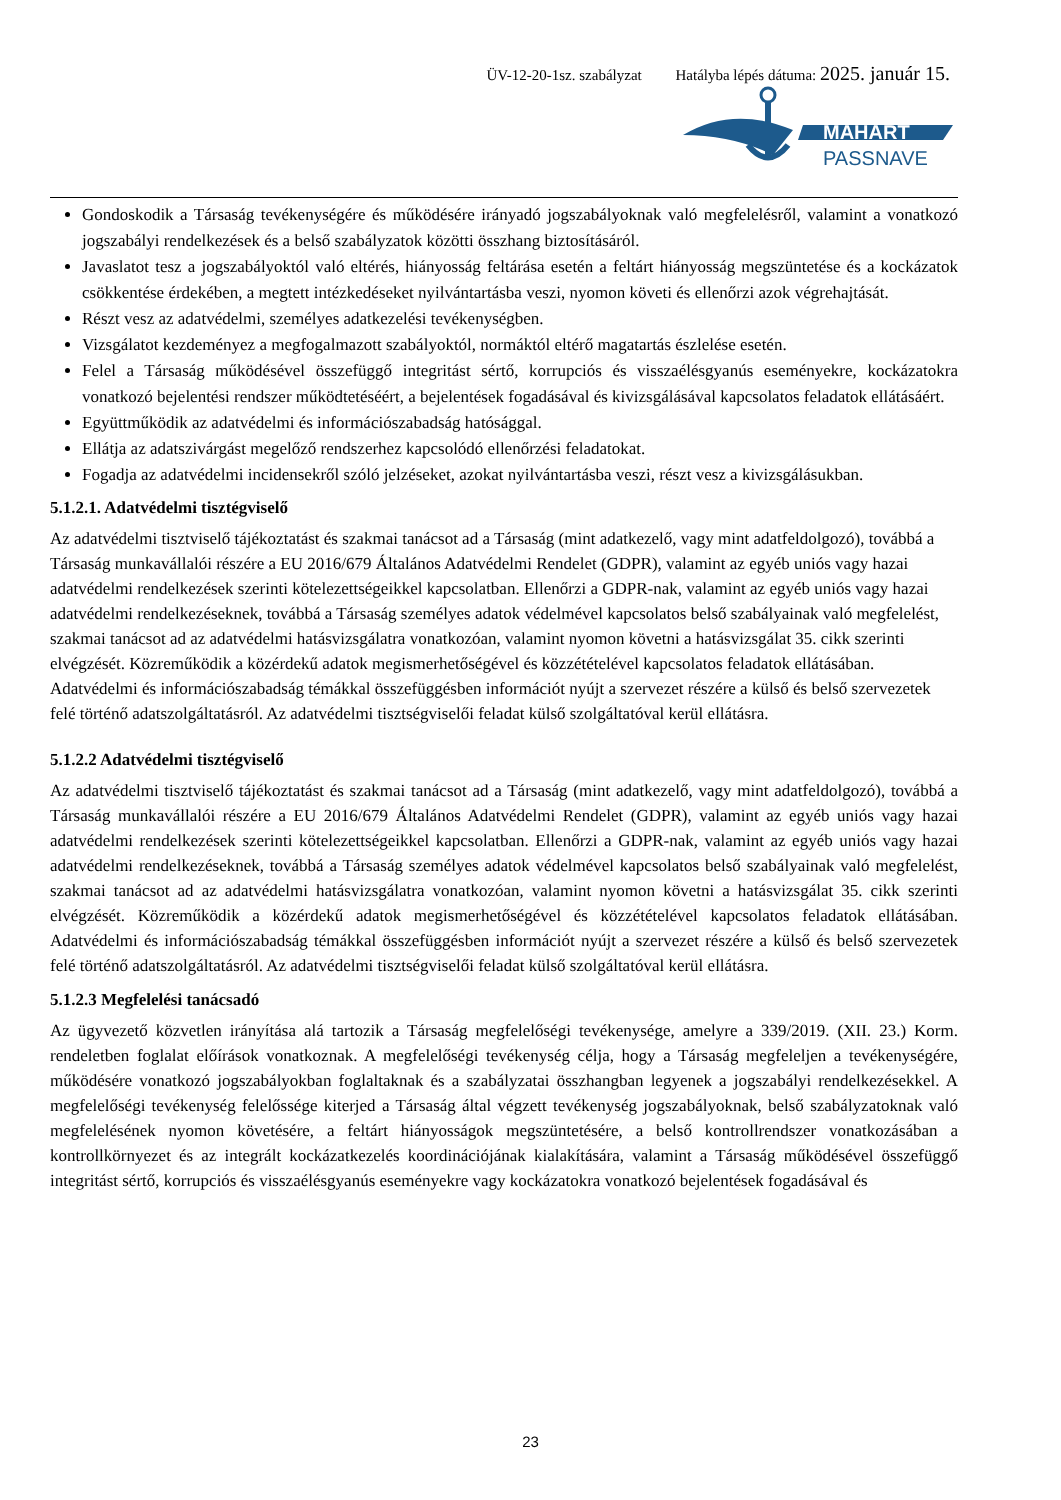ÜV-12-20-1sz. szabályzat Hatályba lépés dátuma: 2025. január 15.
MAHART
PASSNAVE
Gondoskodik a Társaság tevékenységére és működésére irányadó jogszabályoknak való megfelelésről, valamint a vonatkozó jogszabályi rendelkezések és a belső szabályzatok közötti összhang biztosításáról.
Javaslatot tesz a jogszabályoktól való eltérés, hiányosság feltárása esetén a feltárt hiányosság megszüntetése és a kockázatok csökkentése érdekében, a megtett intézkedéseket nyilvántartásba veszi, nyomon követi és ellenőrzi azok végrehajtását.
Részt vesz az adatvédelmi, személyes adatkezelési tevékenységben.
Vizsgálatot kezdeményez a megfogalmazott szabályoktól, normáktól eltérő magatartás észlelése esetén.
Felel a Társaság működésével összefüggő integritást sértő, korrupciós és visszaélésgyanús eseményekre, kockázatokra vonatkozó bejelentési rendszer működtetéséért, a bejelentések fogadásával és kivizsgálásával kapcsolatos feladatok ellátásáért.
Együttműködik az adatvédelmi és információszabadság hatósággal.
Ellátja az adatszivárgást megelőző rendszerhez kapcsolódó ellenőrzési feladatokat.
Fogadja az adatvédelmi incidensekről szóló jelzéseket, azokat nyilvántartásba veszi, részt vesz a kivizsgálásukban.
5.1.2.1. Adatvédelmi tisztégviselő
Az adatvédelmi tisztviselő tájékoztatást és szakmai tanácsot ad a Társaság (mint adatkezelő, vagy mint adatfeldolgozó), továbbá a Társaság munkavállalói részére a EU 2016/679 Általános Adatvédelmi Rendelet (GDPR), valamint az egyéb uniós vagy hazai adatvédelmi rendelkezések szerinti kötelezettségeikkel kapcsolatban. Ellenőrzi a GDPR-nak, valamint az egyéb uniós vagy hazai adatvédelmi rendelkezéseknek, továbbá a Társaság személyes adatok védelmével kapcsolatos belső szabályainak való megfelelést, szakmai tanácsot ad az adatvédelmi hatásvizsgálatra vonatkozóan, valamint nyomon követni a hatásvizsgálat 35. cikk szerinti elvégzését. Közreműködik a közérdekű adatok megismerhetőségével és közzétételével kapcsolatos feladatok ellátásában. Adatvédelmi és információszabadság témákkal összefüggésben információt nyújt a szervezet részére a külső és belső szervezetek felé történő adatszolgáltatásról. Az adatvédelmi tisztségviselői feladat külső szolgáltatóval kerül ellátásra.
5.1.2.2 Adatvédelmi tisztégviselő
Az adatvédelmi tisztviselő tájékoztatást és szakmai tanácsot ad a Társaság (mint adatkezelő, vagy mint adatfeldolgozó), továbbá a Társaság munkavállalói részére a EU 2016/679 Általános Adatvédelmi Rendelet (GDPR), valamint az egyéb uniós vagy hazai adatvédelmi rendelkezések szerinti kötelezettségeikkel kapcsolatban. Ellenőrzi a GDPR-nak, valamint az egyéb uniós vagy hazai adatvédelmi rendelkezéseknek, továbbá a Társaság személyes adatok védelmével kapcsolatos belső szabályainak való megfelelést, szakmai tanácsot ad az adatvédelmi hatásvizsgálatra vonatkozóan, valamint nyomon követni a hatásvizsgálat 35. cikk szerinti elvégzését. Közreműködik a közérdekű adatok megismerhetőségével és közzétételével kapcsolatos feladatok ellátásában. Adatvédelmi és információszabadság témákkal összefüggésben információt nyújt a szervezet részére a külső és belső szervezetek felé történő adatszolgáltatásról. Az adatvédelmi tisztségviselői feladat külső szolgáltatóval kerül ellátásra.
5.1.2.3 Megfelelési tanácsadó
Az ügyvezető közvetlen irányítása alá tartozik a Társaság megfelelőségi tevékenysége, amelyre a 339/2019. (XII. 23.) Korm. rendeletben foglalat előírások vonatkoznak. A megfelelőségi tevékenység célja, hogy a Társaság megfeleljen a tevékenységére, működésére vonatkozó jogszabályokban foglaltaknak és a szabályzatai összhangban legyenek a jogszabályi rendelkezésekkel. A megfelelőségi tevékenység felelőssége kiterjed a Társaság által végzett tevékenység jogszabályoknak, belső szabályzatoknak való megfelelésének nyomon követésére, a feltárt hiányosságok megszüntetésére, a belső kontrollrendszer vonatkozásában a kontrollkörnyezet és az integrált kockázatkezelés koordinációjának kialakítására, valamint a Társaság működésével összefüggő integritást sértő, korrupciós és visszaélésgyanús eseményekre vagy kockázatokra vonatkozó bejelentések fogadásával és
23